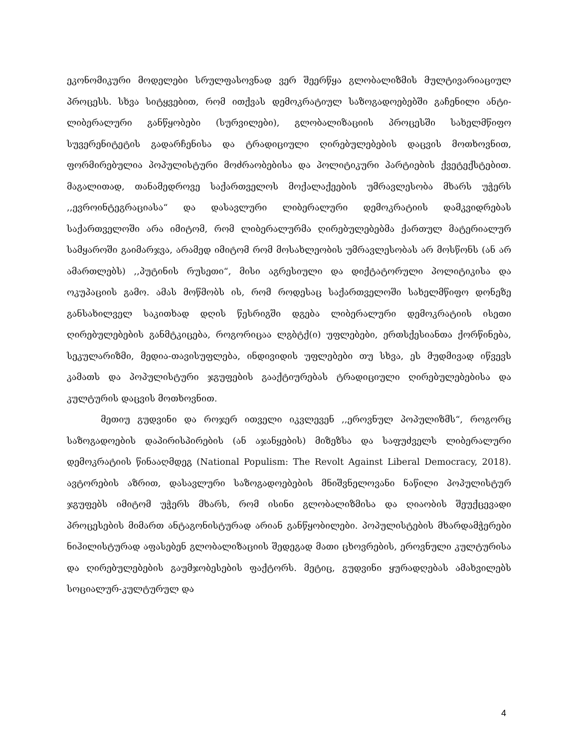ეკონომიკური მოდელები სრულფასოვნად ვერ შეერწყა გლობალიზმის მულტივარიაციულ პროცესს. სხვა სიტყვებით, რომ ითქვას დემოკრატიულ საზოგადოებებში გაჩენილი ანტი-ლიბერალური განწყობები (სურვილები), გლობალიზაციის პროცესში სახელმწიფო სუვერენიტეტის გადარჩენისა და ტრადიციული ღირებულებების დაცვის მოთხოვნით, ფორმირებულია პოპულისტური მოძრაობებისა და პოლიტიკური პარტიების ქვეტექსტებით. მაგალითად, თანამედროვე საქართველოს მოქალაქეების უმრავლესობა მხარს უჭერს ,,ევროინტეგრაციასა“ და დასავლური ლიბერალური დემოკრატიის დამკვიდრებას საქართველოში არა იმიტომ, რომ ლიბერალურმა ღირებულებებმა ქართულ მატერიალურ სამყაროში გაიმარჯვა, არამედ იმიტომ რომ მოსახლეობის უმრავლესობას არ მოსწონს (ან არ ამართლებს) ,,პუტინის რუსეთი“, მისი აგრესიული და დიქტატორული პოლიტიკისა და ოკუპაციის გამო. ამას მოწმობს ის, რომ როდესაც საქართველოში სახელმწიფო დონეზე განსახილველ საკითხად დღის წესრიგში დგება ლიბერალური დემოკრატიის ისეთი ღირებულებების განმტკიცება, როგორიცაა ლგბტქ(ი) უფლებები, ერთსქესიანთა ქორწინება, სეკულარიზმი, მედია-თავისუფლება, ინდივიდის უფლებები თუ სხვა, ეს მუდმივად იწვევს კამათს და პოპულისტური ჯგუფების გააქტიურებას ტრადიციული ღირებულებებისა და კულტურის დაცვის მოთხოვნით.
მეთიუ გუდვინი და როჯერ ითველი იკვლევენ ,,ეროვნულ პოპულიზმს“, როგორც საზოგადოების დაპირისპირების (ან აჯანყების) მიზეზსა და საფუძველს ლიბერალური დემოკრატიის წინააღმდეგ (National Populism: The Revolt Against Liberal Democracy, 2018). ავტორების აზრით, დასავლური საზოგადოებების მნიშვნელოვანი ნაწილი პოპულისტურ ჯგუფებს იმიტომ უჭერს მხარს, რომ ისინი გლობალიზმისა და ღიაობის შეუქცევადი პროცესების მიმართ ანტაგონისტურად არიან განწყობილები. პოპულისტების მხარდამჭერები ნიჰილისტურად აფასებენ გლობალიზაციის შედეგად მათი ცხოვრების, ეროვნული კულტურისა და ღირებულებების გაუმჯობესების ფაქტორს. მეტიც, გუდვინი ყურადღებას ამახვილებს სოციალურ-კულტურულ და
4